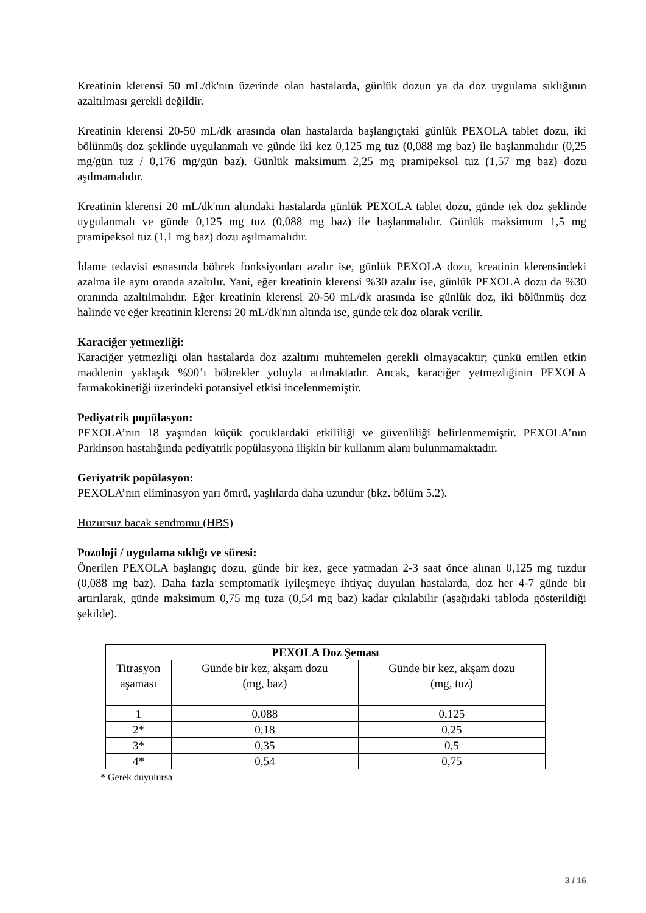Kreatinin klerensi 50 mL/dk'nın üzerinde olan hastalarda, günlük dozun ya da doz uygulama sıklığının azaltılması gerekli değildir.
Kreatinin klerensi 20-50 mL/dk arasında olan hastalarda başlangıçtaki günlük PEXOLA tablet dozu, iki bölünmüş doz şeklinde uygulanmalı ve günde iki kez 0,125 mg tuz (0,088 mg baz) ile başlanmalıdır (0,25 mg/gün tuz / 0,176 mg/gün baz). Günlük maksimum 2,25 mg pramipeksol tuz (1,57 mg baz) dozu aşılmamalıdır.
Kreatinin klerensi 20 mL/dk'nın altındaki hastalarda günlük PEXOLA tablet dozu, günde tek doz şeklinde uygulanmalı ve günde 0,125 mg tuz (0,088 mg baz) ile başlanmalıdır. Günlük maksimum 1,5 mg pramipeksol tuz (1,1 mg baz) dozu aşılmamalıdır.
İdame tedavisi esnasında böbrek fonksiyonları azalır ise, günlük PEXOLA dozu, kreatinin klerensindeki azalma ile aynı oranda azaltılır. Yani, eğer kreatinin klerensi %30 azalır ise, günlük PEXOLA dozu da %30 oranında azaltılmalıdır. Eğer kreatinin klerensi 20-50 mL/dk arasında ise günlük doz, iki bölünmüş doz halinde ve eğer kreatinin klerensi 20 mL/dk'nın altında ise, günde tek doz olarak verilir.
Karaciğer yetmezliği:
Karaciğer yetmezliği olan hastalarda doz azaltımı muhtemelen gerekli olmayacaktır; çünkü emilen etkin maddenin yaklaşık %90’ı böbrekler yoluyla atılmaktadır. Ancak, karaciğer yetmezliğinin PEXOLA farmakokinetiği üzerindeki potansiyel etkisi incelenmemiştir.
Pediyatrik popülasyon:
PEXOLA’nın 18 yaşından küçük çocuklardaki etkililiği ve güvenliliği belirlenmemiştir. PEXOLA’nın Parkinson hastalığında pediyatrik popülasyona ilişkin bir kullanım alanı bulunmamaktadır.
Geriyatrik popülasyon:
PEXOLA’nın eliminasyon yarı ömrü, yaşlılarda daha uzundur (bkz. bölüm 5.2).
Huzursuz bacak sendromu (HBS)
Pozoloji / uygulama sıklığı ve süresi:
Önerilen PEXOLA başlangıç dozu, günde bir kez, gece yatmadan 2-3 saat önce alınan 0,125 mg tuzdur (0,088 mg baz). Daha fazla semptomatik iyileşmeye ihtiyaç duyulan hastalarda, doz her 4-7 günde bir artırılarak, günde maksimum 0,75 mg tuza (0,54 mg baz) kadar çıkılabilir (aşağıdaki tabloda gösterildiği şekilde).
| PEXOLA Doz Şeması | | |
| --- | --- | --- |
| Titrasyon aşaması | Günde bir kez, akşam dozu (mg, baz) | Günde bir kez, akşam dozu (mg, tuz) |
| 1 | 0,088 | 0,125 |
| 2* | 0,18 | 0,25 |
| 3* | 0,35 | 0,5 |
| 4* | 0,54 | 0,75 |
* Gerek duyulursa
3 / 16